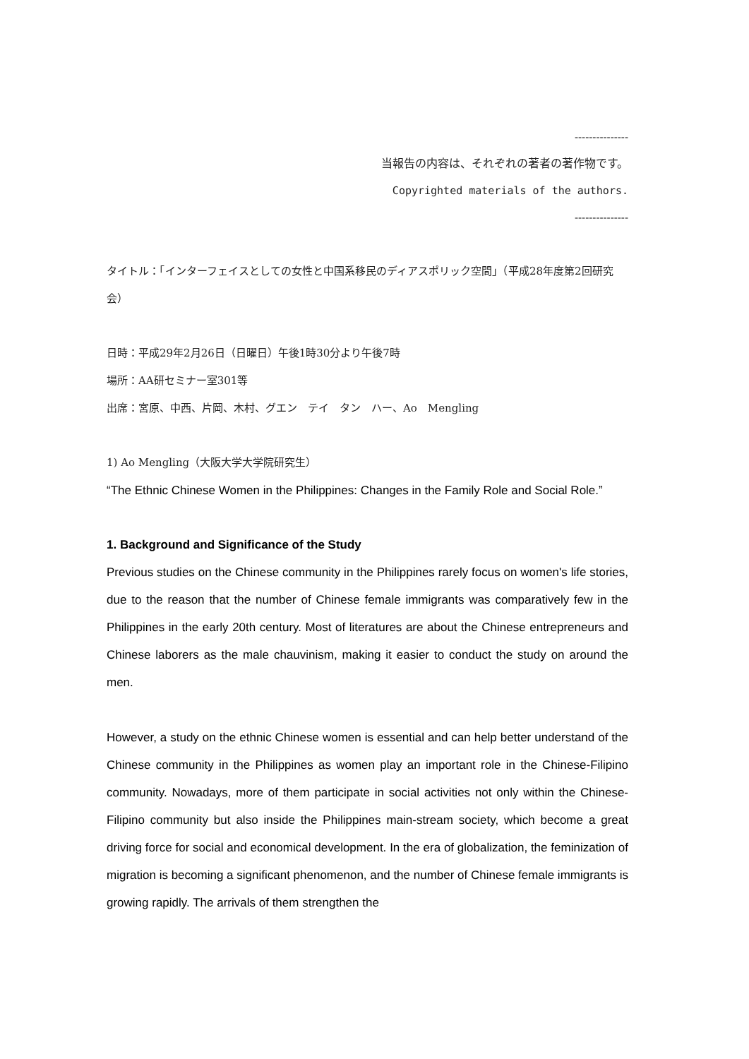---------------
当報告の内容は、それぞれの著者の著作物です。
Copyrighted materials of the authors.
---------------
タイトル：「インターフェイスとしての女性と中国系移民のディアスポリック空間」（平成28年度第2回研究会）
日時：平成29年2月26日（日曜日）午後1時30分より午後7時
場所：AA研セミナー室301等
出席：宮原、中西、片岡、木村、グエン　テイ　タン　ハー、Ao　Mengling
1) Ao Mengling（大阪大学大学院研究生）
“The Ethnic Chinese Women in the Philippines: Changes in the Family Role and Social Role.”
1. Background and Significance of the Study
Previous studies on the Chinese community in the Philippines rarely focus on women's life stories, due to the reason that the number of Chinese female immigrants was comparatively few in the Philippines in the early 20th century. Most of literatures are about the Chinese entrepreneurs and Chinese laborers as the male chauvinism, making it easier to conduct the study on around the men.
However, a study on the ethnic Chinese women is essential and can help better understand of the Chinese community in the Philippines as women play an important role in the Chinese-Filipino community. Nowadays, more of them participate in social activities not only within the Chinese-Filipino community but also inside the Philippines main-stream society, which become a great driving force for social and economical development. In the era of globalization, the feminization of migration is becoming a significant phenomenon, and the number of Chinese female immigrants is growing rapidly. The arrivals of them strengthen the